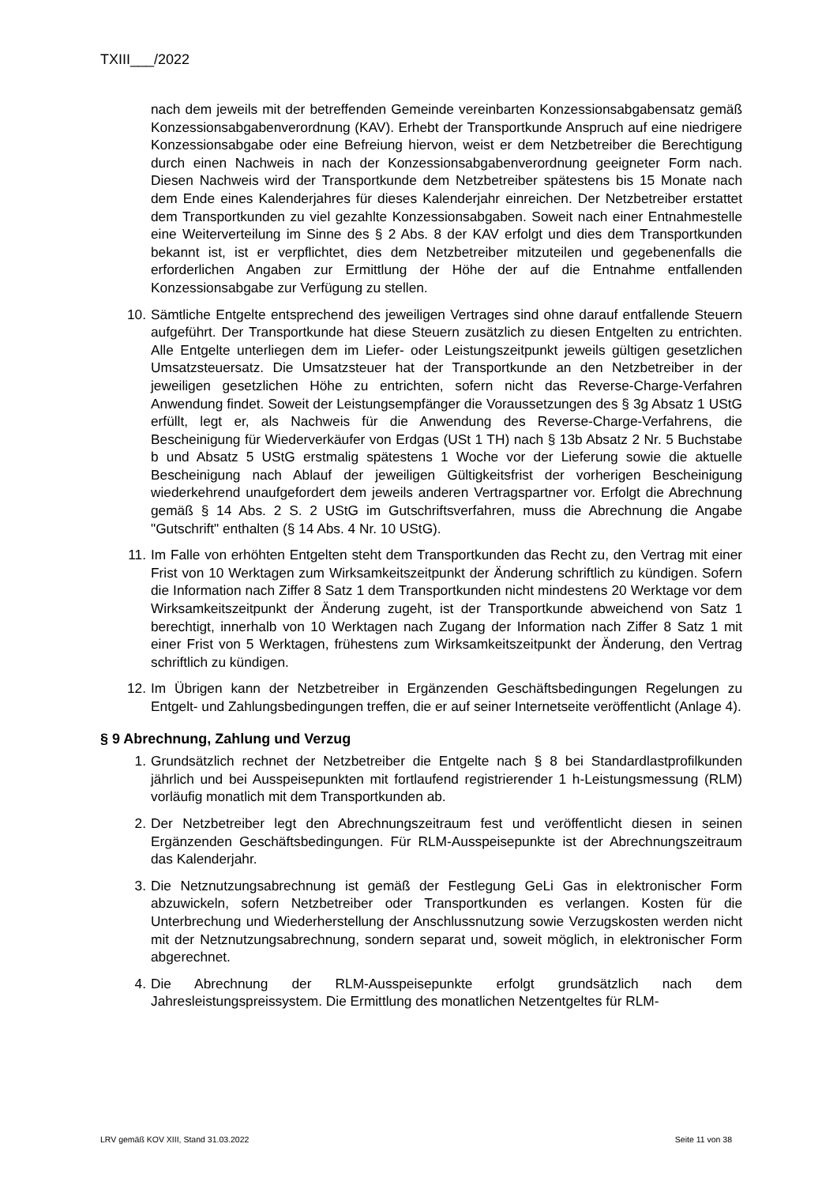TXIII___/2022
nach dem jeweils mit der betreffenden Gemeinde vereinbarten Konzessionsabgabensatz gemäß Konzessionsabgabenverordnung (KAV). Erhebt der Transportkunde Anspruch auf eine niedrigere Konzessionsabgabe oder eine Befreiung hiervon, weist er dem Netzbetreiber die Berechtigung durch einen Nachweis in nach der Konzessionsabgabenverordnung geeigneter Form nach. Diesen Nachweis wird der Transportkunde dem Netzbetreiber spätestens bis 15 Monate nach dem Ende eines Kalenderjahres für dieses Kalenderjahr einreichen. Der Netzbetreiber erstattet dem Transportkunden zu viel gezahlte Konzessionsabgaben. Soweit nach einer Entnahmestelle eine Weiterverteilung im Sinne des § 2 Abs. 8 der KAV erfolgt und dies dem Transportkunden bekannt ist, ist er verpflichtet, dies dem Netzbetreiber mitzuteilen und gegebenenfalls die erforderlichen Angaben zur Ermittlung der Höhe der auf die Entnahme entfallenden Konzessionsabgabe zur Verfügung zu stellen.
10. Sämtliche Entgelte entsprechend des jeweiligen Vertrages sind ohne darauf entfallende Steuern aufgeführt. Der Transportkunde hat diese Steuern zusätzlich zu diesen Entgelten zu entrichten. Alle Entgelte unterliegen dem im Liefer- oder Leistungszeitpunkt jeweils gültigen gesetzlichen Umsatzsteuersatz. Die Umsatzsteuer hat der Transportkunde an den Netzbetreiber in der jeweiligen gesetzlichen Höhe zu entrichten, sofern nicht das Reverse-Charge-Verfahren Anwendung findet. Soweit der Leistungsempfänger die Voraussetzungen des § 3g Absatz 1 UStG erfüllt, legt er, als Nachweis für die Anwendung des Reverse-Charge-Verfahrens, die Bescheinigung für Wiederverkäufer von Erdgas (USt 1 TH) nach § 13b Absatz 2 Nr. 5 Buchstabe b und Absatz 5 UStG erstmalig spätestens 1 Woche vor der Lieferung sowie die aktuelle Bescheinigung nach Ablauf der jeweiligen Gültigkeitsfrist der vorherigen Bescheinigung wiederkehrend unaufgefordert dem jeweils anderen Vertragspartner vor. Erfolgt die Abrechnung gemäß § 14 Abs. 2 S. 2 UStG im Gutschriftsverfahren, muss die Abrechnung die Angabe "Gutschrift" enthalten (§ 14 Abs. 4 Nr. 10 UStG).
11. Im Falle von erhöhten Entgelten steht dem Transportkunden das Recht zu, den Vertrag mit einer Frist von 10 Werktagen zum Wirksamkeitszeitpunkt der Änderung schriftlich zu kündigen. Sofern die Information nach Ziffer 8 Satz 1 dem Transportkunden nicht mindestens 20 Werktage vor dem Wirksamkeitszeitpunkt der Änderung zugeht, ist der Transportkunde abweichend von Satz 1 berechtigt, innerhalb von 10 Werktagen nach Zugang der Information nach Ziffer 8 Satz 1 mit einer Frist von 5 Werktagen, frühestens zum Wirksamkeitszeitpunkt der Änderung, den Vertrag schriftlich zu kündigen.
12. Im Übrigen kann der Netzbetreiber in Ergänzenden Geschäftsbedingungen Regelungen zu Entgelt- und Zahlungsbedingungen treffen, die er auf seiner Internetseite veröffentlicht (Anlage 4).
§ 9 Abrechnung, Zahlung und Verzug
1. Grundsätzlich rechnet der Netzbetreiber die Entgelte nach § 8 bei Standardlastprofilkunden jährlich und bei Ausspeisepunkten mit fortlaufend registrierender 1 h-Leistungsmessung (RLM) vorläufig monatlich mit dem Transportkunden ab.
2. Der Netzbetreiber legt den Abrechnungszeitraum fest und veröffentlicht diesen in seinen Ergänzenden Geschäftsbedingungen. Für RLM-Ausspeisepunkte ist der Abrechnungszeitraum das Kalenderjahr.
3. Die Netznutzungsabrechnung ist gemäß der Festlegung GeLi Gas in elektronischer Form abzuwickeln, sofern Netzbetreiber oder Transportkunden es verlangen. Kosten für die Unterbrechung und Wiederherstellung der Anschlussnutzung sowie Verzugskosten werden nicht mit der Netznutzungsabrechnung, sondern separat und, soweit möglich, in elektronischer Form abgerechnet.
4. Die Abrechnung der RLM-Ausspeisepunkte erfolgt grundsätzlich nach dem Jahresleistungspreissystem. Die Ermittlung des monatlichen Netzentgeltes für RLM-
LRV gemäß KOV XIII, Stand 31.03.2022 Seite 11 von 38